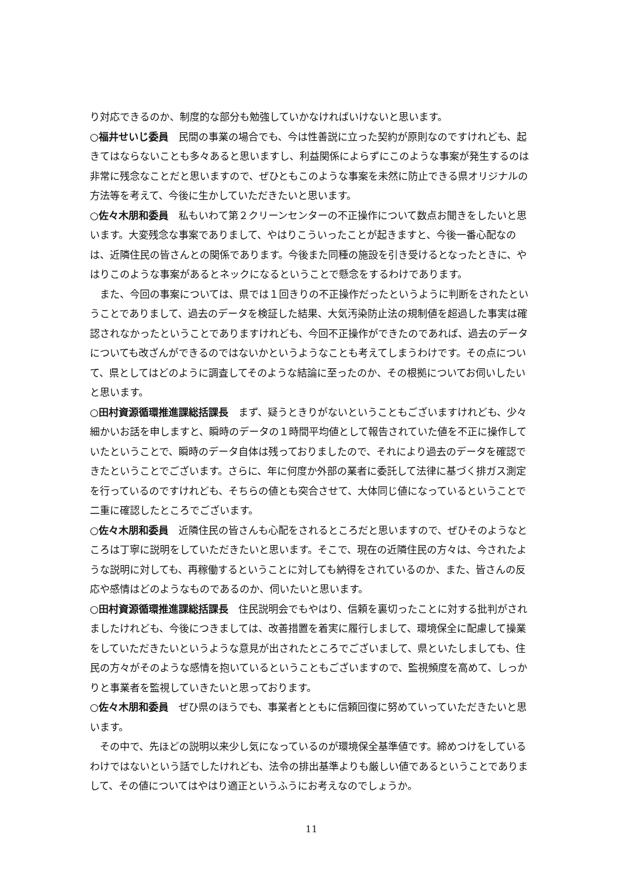り対応できるのか、制度的な部分も勉強していかなければいけないと思います。
○福井せいじ委員　民間の事業の場合でも、今は性善説に立った契約が原則なのですけれども、起きてはならないことも多々あると思いますし、利益関係によらずにこのような事案が発生するのは非常に残念なことだと思いますので、ぜひともこのような事案を未然に防止できる県オリジナルの方法等を考えて、今後に生かしていただきたいと思います。
○佐々木朋和委員　私もいわて第２クリーンセンターの不正操作について数点お聞きをしたいと思います。大変残念な事案でありまして、やはりこういったことが起きますと、今後一番心配なのは、近隣住民の皆さんとの関係であります。今後また同種の施設を引き受けるとなったときに、やはりこのような事案があるとネックになるということで懸念をするわけであります。
また、今回の事案については、県では１回きりの不正操作だったというように判断をされたということでありまして、過去のデータを検証した結果、大気汚染防止法の規制値を超過した事実は確認されなかったということでありますけれども、今回不正操作ができたのであれば、過去のデータについても改ざんができるのではないかというようなことも考えてしまうわけです。その点について、県としてはどのように調査してそのような結論に至ったのか、その根拠についてお伺いしたいと思います。
○田村資源循環推進課総括課長　まず、疑うときりがないということもございますけれども、少々細かいお話を申しますと、瞬時のデータの１時間平均値として報告されていた値を不正に操作していたということで、瞬時のデータ自体は残っておりましたので、それにより過去のデータを確認できたということでございます。さらに、年に何度か外部の業者に委託して法律に基づく排ガス測定を行っているのですけれども、そちらの値とも突合させて、大体同じ値になっているということで二重に確認したところでございます。
○佐々木朋和委員　近隣住民の皆さんも心配をされるところだと思いますので、ぜひそのようなところは丁寧に説明をしていただきたいと思います。そこで、現在の近隣住民の方々は、今されたような説明に対しても、再稼働するということに対しても納得をされているのか、また、皆さんの反応や感情はどのようなものであるのか、伺いたいと思います。
○田村資源循環推進課総括課長　住民説明会でもやはり、信頼を裏切ったことに対する批判がされましたけれども、今後につきましては、改善措置を着実に履行しまして、環境保全に配慮して操業をしていただきたいというような意見が出されたところでございまして、県といたしましても、住民の方々がそのような感情を抱いているということもございますので、監視頻度を高めて、しっかりと事業者を監視していきたいと思っております。
○佐々木朋和委員　ぜひ県のほうでも、事業者とともに信頼回復に努めていっていただきたいと思います。
その中で、先ほどの説明以来少し気になっているのが環境保全基準値です。締めつけをしているわけではないという話でしたけれども、法令の排出基準よりも厳しい値であるということでありまして、その値についてはやはり適正というふうにお考えなのでしょうか。
11